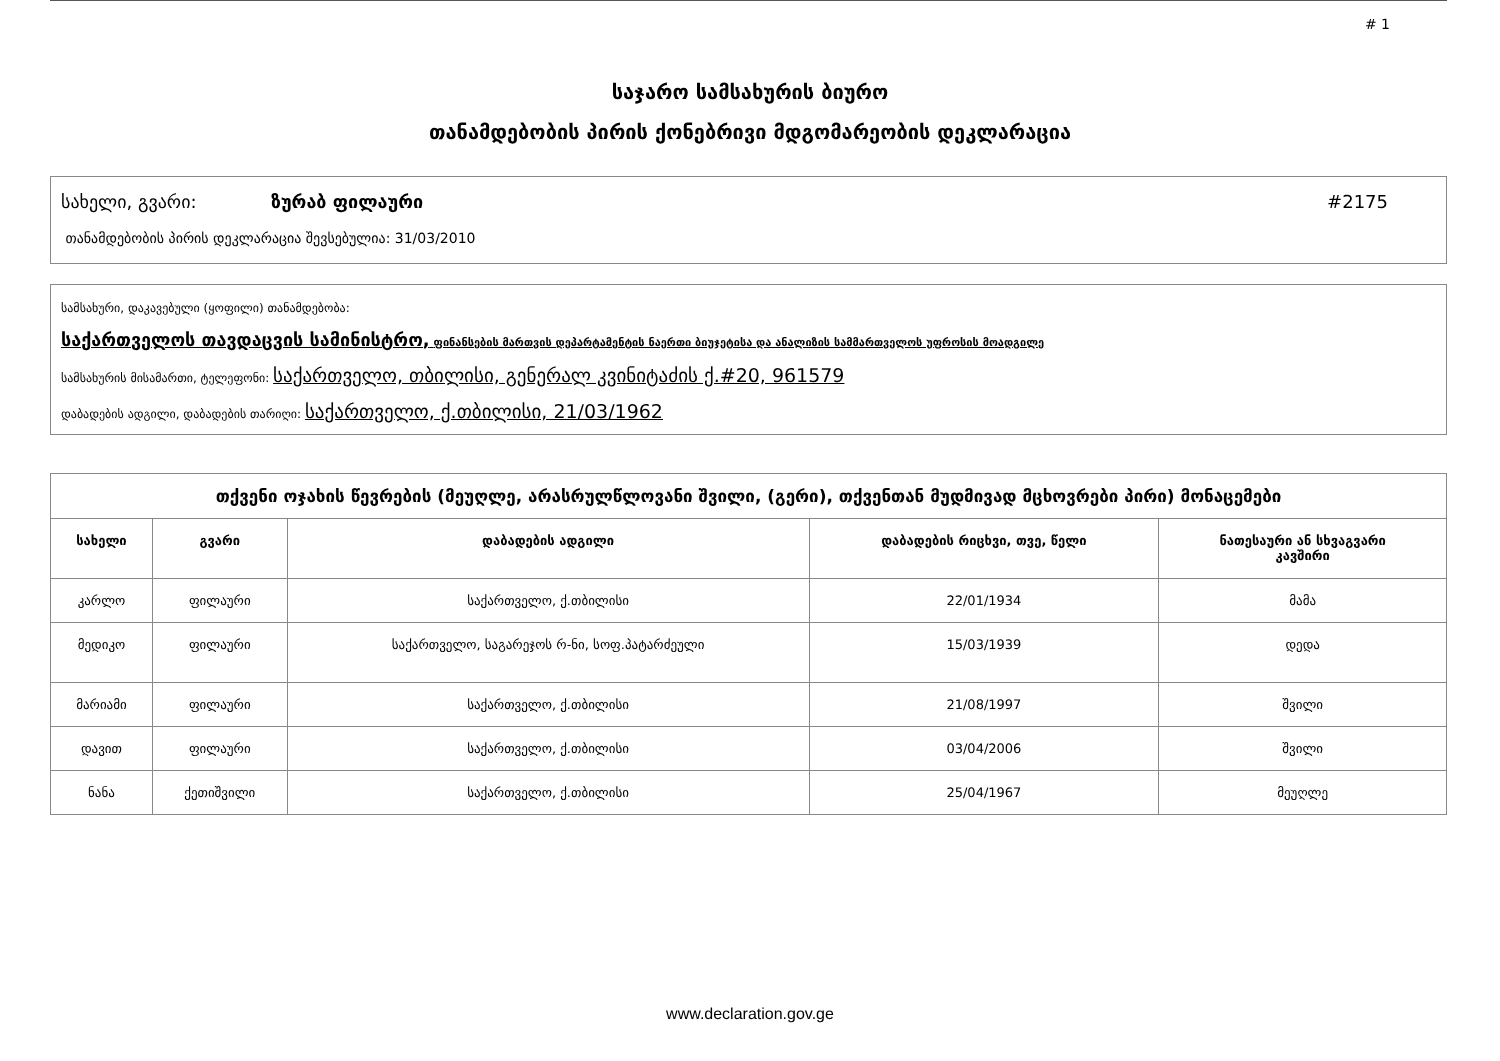# 1
საჯარო სამსახურის ბიურო
თანამდებობის პირის ქონებრივი მდგომარეობის დეკლარაცია
სახელი, გვარი: ზურაბ ფილაური #2175
თანამდებობის პირის დეკლარაცია შევსებულია: 31/03/2010
სამსახური, დაკავებული (ყოფილი) თანამდებობა:
საქართველოს თავდაცვის სამინისტრო, ფინანსების მართვის დეპარტამენტის ნაერთი ბიუჯეტისა და ანალიზის სამმართველოს უფროსის მოადგილე
სამსახურის მისამართი, ტელეფონი: საქართველო, თბილისი, გენერალ კვინიტაძის ქ.#20, 961579
დაბადების ადგილი, დაბადების თარიღი: საქართველო, ქ.თბილისი, 21/03/1962
| თქვენი ოჯახის წევრების (მეუღლე, არასრულწლოვანი შვილი, (გერი), თქვენთან მუდმივად მცხოვრები პირი) მონაცემები | | | | |
| --- | --- | --- | --- | --- |
| სახელი | გვარი | დაბადების ადგილი | დაბადების რიცხვი, თვე, წელი | ნათესაური ან სხვაგვარი კავშირი |
| კარლო | ფილაური | საქართველო, ქ.თბილისი | 22/01/1934 | მამა |
| მედიკო | ფილაური | საქართველო, საგარეჯოს რ-ნი, სოფ.პატარძეული | 15/03/1939 | დედა |
| მარიამი | ფილაური | საქართველო, ქ.თბილისი | 21/08/1997 | შვილი |
| დავით | ფილაური | საქართველო, ქ.თბილისი | 03/04/2006 | შვილი |
| ნანა | ქეთიშვილი | საქართველო, ქ.თბილისი | 25/04/1967 | მეუღლე |
www.declaration.gov.ge